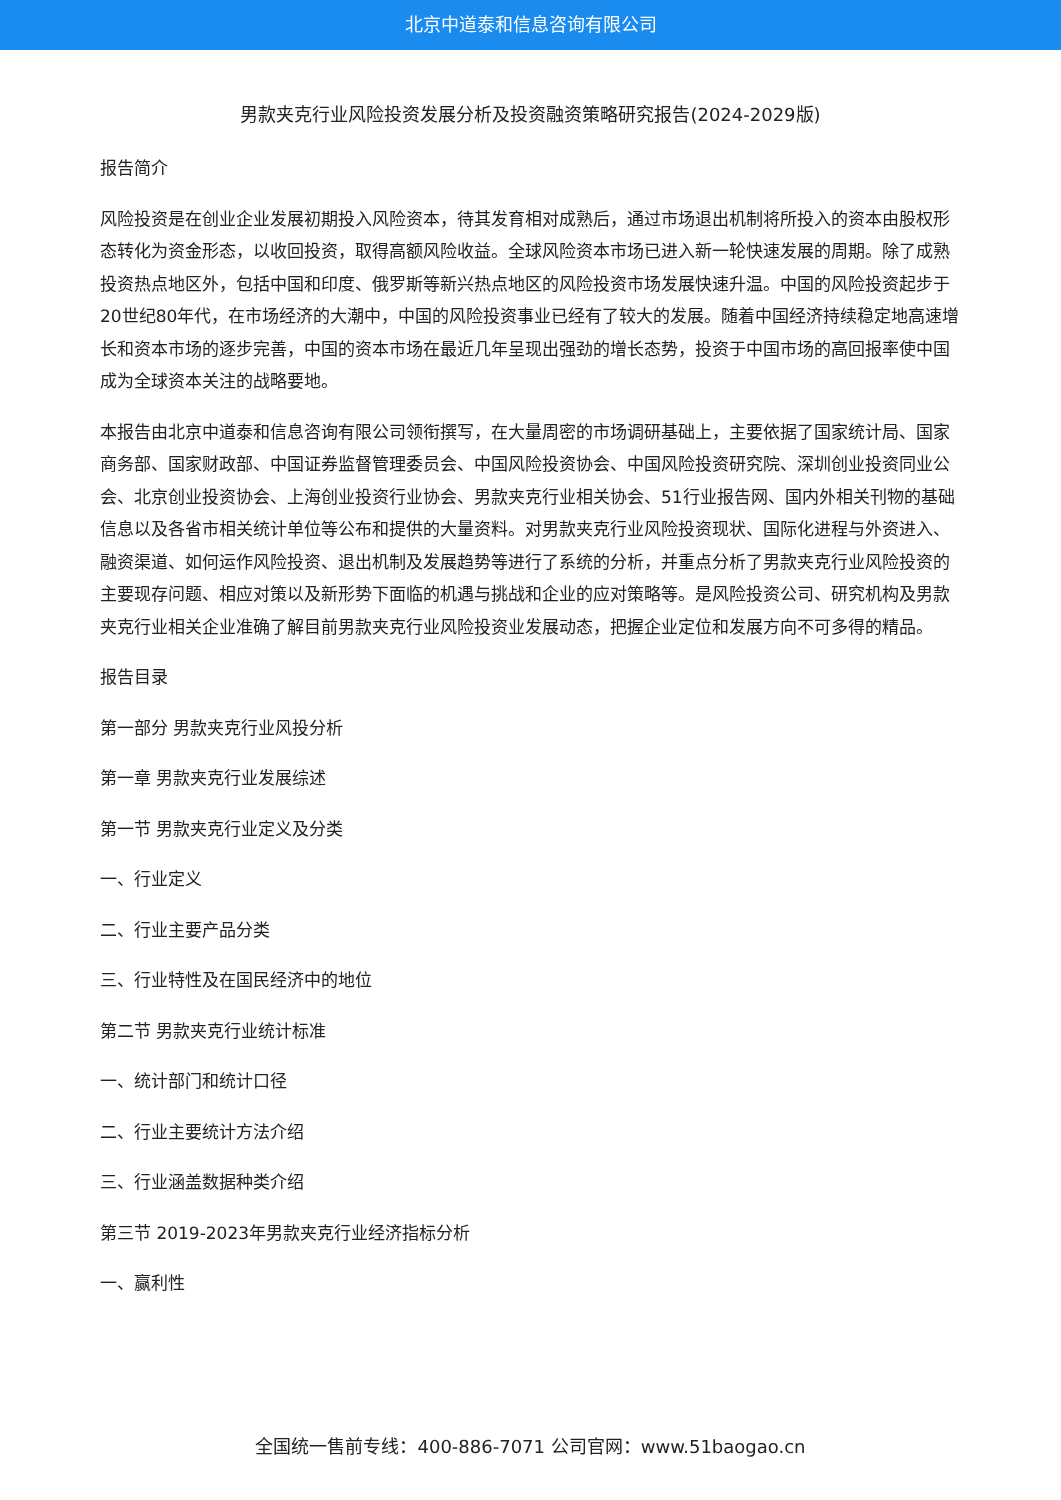北京中道泰和信息咨询有限公司
男款夹克行业风险投资发展分析及投资融资策略研究报告(2024-2029版)
报告简介
风险投资是在创业企业发展初期投入风险资本，待其发育相对成熟后，通过市场退出机制将所投入的资本由股权形态转化为资金形态，以收回投资，取得高额风险收益。全球风险资本市场已进入新一轮快速发展的周期。除了成熟投资热点地区外，包括中国和印度、俄罗斯等新兴热点地区的风险投资市场发展快速升温。中国的风险投资起步于20世纪80年代，在市场经济的大潮中，中国的风险投资事业已经有了较大的发展。随着中国经济持续稳定地高速增长和资本市场的逐步完善，中国的资本市场在最近几年呈现出强劲的增长态势，投资于中国市场的高回报率使中国成为全球资本关注的战略要地。
本报告由北京中道泰和信息咨询有限公司领衔撰写，在大量周密的市场调研基础上，主要依据了国家统计局、国家商务部、国家财政部、中国证券监督管理委员会、中国风险投资协会、中国风险投资研究院、深圳创业投资同业公会、北京创业投资协会、上海创业投资行业协会、男款夹克行业相关协会、51行业报告网、国内外相关刊物的基础信息以及各省市相关统计单位等公布和提供的大量资料。对男款夹克行业风险投资现状、国际化进程与外资进入、融资渠道、如何运作风险投资、退出机制及发展趋势等进行了系统的分析，并重点分析了男款夹克行业风险投资的主要现存问题、相应对策以及新形势下面临的机遇与挑战和企业的应对策略等。是风险投资公司、研究机构及男款夹克行业相关企业准确了解目前男款夹克行业风险投资业发展动态，把握企业定位和发展方向不可多得的精品。
报告目录
第一部分 男款夹克行业风投分析
第一章 男款夹克行业发展综述
第一节 男款夹克行业定义及分类
一、行业定义
二、行业主要产品分类
三、行业特性及在国民经济中的地位
第二节 男款夹克行业统计标准
一、统计部门和统计口径
二、行业主要统计方法介绍
三、行业涵盖数据种类介绍
第三节 2019-2023年男款夹克行业经济指标分析
一、赢利性
全国统一售前专线：400-886-7071 公司官网：www.51baogao.cn